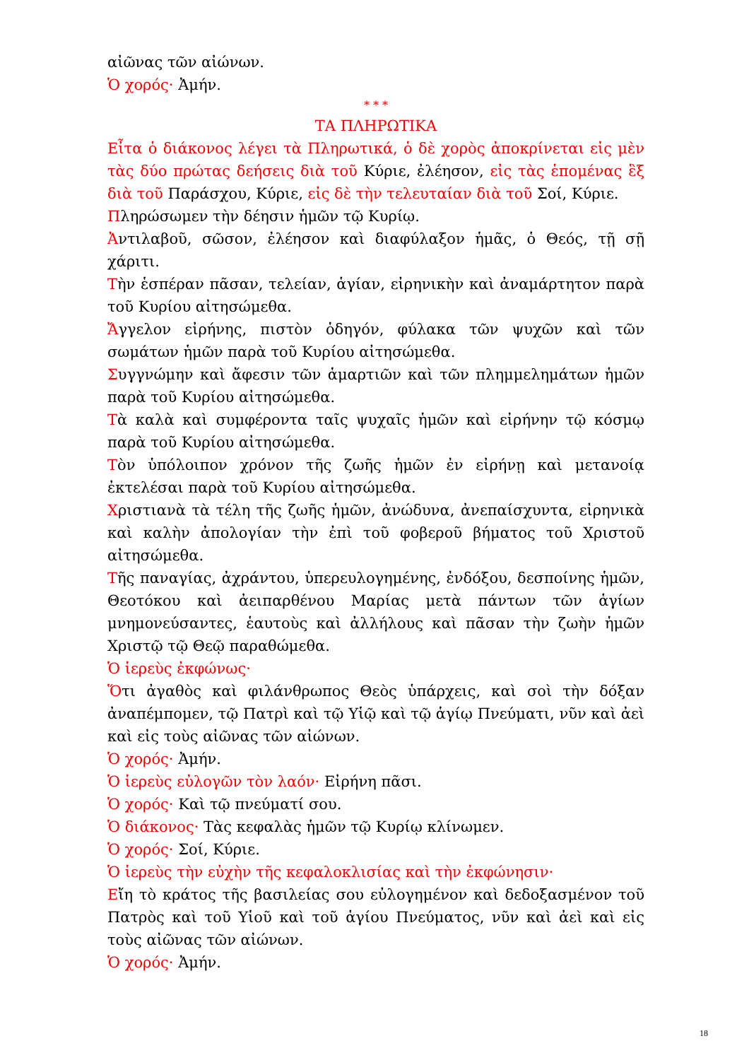αἰῶνας τῶν αἰώνων.
Ὁ χορός· Ἀμήν.
* * *
ΤΑ ΠΛΗΡΩΤΙΚΑ
Εἶτα ὁ διάκονος λέγει τὰ Πληρωτικά, ὁ δὲ χορὸς ἀποκρίνεται εἰς μὲν τὰς δύο πρώτας δεήσεις διὰ τοῦ Κύριε, ἐλέησον, εἰς τὰς ἑπομένας ἓξ διὰ τοῦ Παράσχου, Κύριε, εἰς δὲ τὴν τελευταίαν διὰ τοῦ Σοί, Κύριε.
Πληρώσωμεν τὴν δέησιν ἡμῶν τῷ Κυρίῳ.
Ἀντιλαβοῦ, σῶσον, ἐλέησον καὶ διαφύλαξον ἡμᾶς, ὁ Θεός, τῇ σῇ χάριτι.
Τὴν ἑσπέραν πᾶσαν, τελείαν, ἁγίαν, εἰρηνικὴν καὶ ἀναμάρτητον παρὰ τοῦ Κυρίου αἰτησώμεθα.
Ἄγγελον εἰρήνης, πιστὸν ὁδηγόν, φύλακα τῶν ψυχῶν καὶ τῶν σωμάτων ἡμῶν παρὰ τοῦ Κυρίου αἰτησώμεθα.
Συγγνώμην καὶ ἄφεσιν τῶν ἁμαρτιῶν καὶ τῶν πλημμελημάτων ἡμῶν παρὰ τοῦ Κυρίου αἰτησώμεθα.
Τὰ καλὰ καὶ συμφέροντα ταῖς ψυχαῖς ἡμῶν καὶ εἰρήνην τῷ κόσμῳ παρὰ τοῦ Κυρίου αἰτησώμεθα.
Τὸν ὑπόλοιπον χρόνον τῆς ζωῆς ἡμῶν ἐν εἰρήνῃ καὶ μετανοίᾳ ἐκτελέσαι παρὰ τοῦ Κυρίου αἰτησώμεθα.
Χριστιανὰ τὰ τέλη τῆς ζωῆς ἡμῶν, ἀνώδυνα, ἀνεπαίσχυντα, εἰρηνικὰ καὶ καλὴν ἀπολογίαν τὴν ἐπὶ τοῦ φοβεροῦ βήματος τοῦ Χριστοῦ αἰτησώμεθα.
Τῆς παναγίας, ἀχράντου, ὑπερευλογημένης, ἐνδόξου, δεσποίνης ἡμῶν, Θεοτόκου καὶ ἀειπαρθένου Μαρίας μετὰ πάντων τῶν ἁγίων μνημονεύσαντες, ἑαυτοὺς καὶ ἀλλήλους καὶ πᾶσαν τὴν ζωὴν ἡμῶν Χριστῷ τῷ Θεῷ παραθώμεθα.
Ὁ ἱερεὺς ἐκφώνως·
Ὅτι ἀγαθὸς καὶ φιλάνθρωπος Θεὸς ὑπάρχεις, καὶ σοὶ τὴν δόξαν ἀναπέμπομεν, τῷ Πατρὶ καὶ τῷ Υἱῷ καὶ τῷ ἁγίῳ Πνεύματι, νῦν καὶ ἀεὶ καὶ εἰς τοὺς αἰῶνας τῶν αἰώνων.
Ὁ χορός· Ἀμήν.
Ὁ ἱερεὺς εὐλογῶν τὸν λαόν· Εἰρήνη πᾶσι.
Ὁ χορός· Καὶ τῷ πνεύματί σου.
Ὁ διάκονος· Τὰς κεφαλὰς ἡμῶν τῷ Κυρίῳ κλίνωμεν.
Ὁ χορός· Σοί, Κύριε.
Ὁ ἱερεὺς τὴν εὐχὴν τῆς κεφαλοκλισίας καὶ τὴν ἐκφώνησιν·
Εἴη τὸ κράτος τῆς βασιλείας σου εὐλογημένον καὶ δεδοξασμένον τοῦ Πατρὸς καὶ τοῦ Υἱοῦ καὶ τοῦ ἁγίου Πνεύματος, νῦν καὶ ἀεὶ καὶ εἰς τοὺς αἰῶνας τῶν αἰώνων.
Ὁ χορός· Ἀμήν.
18